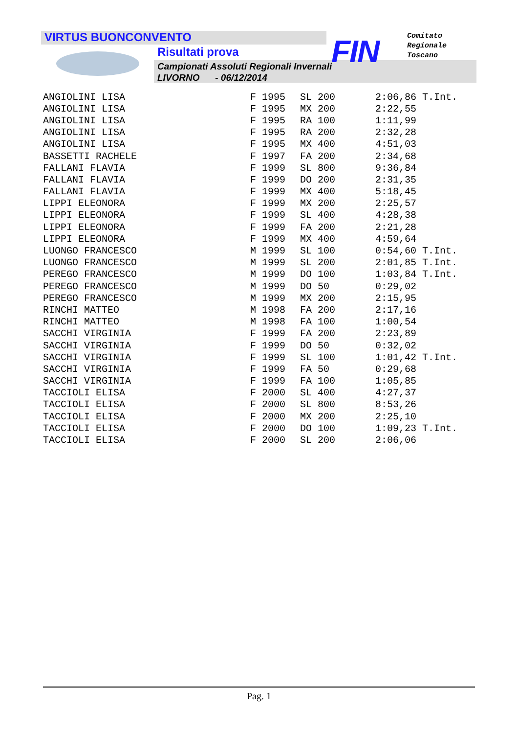VIRTUS BUONCONVENTO
Risultati prova
Campionati Assoluti Regionali Invernali
LIVORNO - 06/12/2014
FIN
Comitato
Regionale
Toscano
| ANGIOLINI LISA | F 1995 | SL 200 | 2:06,86 T.Int. |
| ANGIOLINI LISA | F 1995 | MX 200 | 2:22,55 |
| ANGIOLINI LISA | F 1995 | RA 100 | 1:11,99 |
| ANGIOLINI LISA | F 1995 | RA 200 | 2:32,28 |
| ANGIOLINI LISA | F 1995 | MX 400 | 4:51,03 |
| BASSETTI RACHELE | F 1997 | FA 200 | 2:34,68 |
| FALLANI FLAVIA | F 1999 | SL 800 | 9:36,84 |
| FALLANI FLAVIA | F 1999 | DO 200 | 2:31,35 |
| FALLANI FLAVIA | F 1999 | MX 400 | 5:18,45 |
| LIPPI ELEONORA | F 1999 | MX 200 | 2:25,57 |
| LIPPI ELEONORA | F 1999 | SL 400 | 4:28,38 |
| LIPPI ELEONORA | F 1999 | FA 200 | 2:21,28 |
| LIPPI ELEONORA | F 1999 | MX 400 | 4:59,64 |
| LUONGO FRANCESCO | M 1999 | SL 100 | 0:54,60 T.Int. |
| LUONGO FRANCESCO | M 1999 | SL 200 | 2:01,85 T.Int. |
| PEREGO FRANCESCO | M 1999 | DO 100 | 1:03,84 T.Int. |
| PEREGO FRANCESCO | M 1999 | DO 50 | 0:29,02 |
| PEREGO FRANCESCO | M 1999 | MX 200 | 2:15,95 |
| RINCHI MATTEO | M 1998 | FA 200 | 2:17,16 |
| RINCHI MATTEO | M 1998 | FA 100 | 1:00,54 |
| SACCHI VIRGINIA | F 1999 | FA 200 | 2:23,89 |
| SACCHI VIRGINIA | F 1999 | DO 50 | 0:32,02 |
| SACCHI VIRGINIA | F 1999 | SL 100 | 1:01,42 T.Int. |
| SACCHI VIRGINIA | F 1999 | FA 50 | 0:29,68 |
| SACCHI VIRGINIA | F 1999 | FA 100 | 1:05,85 |
| TACCIOLI ELISA | F 2000 | SL 400 | 4:27,37 |
| TACCIOLI ELISA | F 2000 | SL 800 | 8:53,26 |
| TACCIOLI ELISA | F 2000 | MX 200 | 2:25,10 |
| TACCIOLI ELISA | F 2000 | DO 100 | 1:09,23 T.Int. |
| TACCIOLI ELISA | F 2000 | SL 200 | 2:06,06 |
Pag. 1